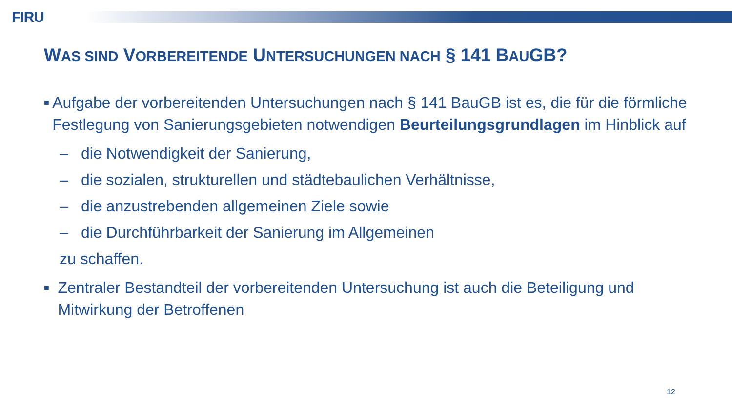FIRU
WAS SIND VORBEREITENDE UNTERSUCHUNGEN NACH § 141 BAUGB?
■ Aufgabe der vorbereitenden Untersuchungen nach § 141 BauGB ist es, die für die förmliche Festlegung von Sanierungsgebieten notwendigen Beurteilungsgrundlagen im Hinblick auf
– die Notwendigkeit der Sanierung,
– die sozialen, strukturellen und städtebaulichen Verhältnisse,
– die anzustrebenden allgemeinen Ziele sowie
– die Durchführbarkeit der Sanierung im Allgemeinen
zu schaffen.
■ Zentraler Bestandteil der vorbereitenden Untersuchung ist auch die Beteiligung und Mitwirkung der Betroffenen
12